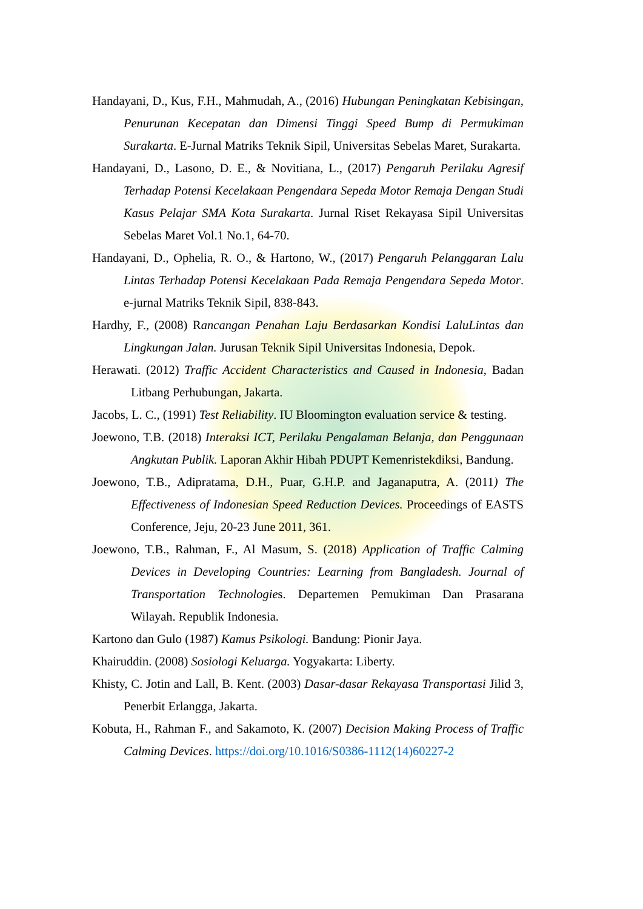Handayani, D., Kus, F.H., Mahmudah, A., (2016) Hubungan Peningkatan Kebisingan, Penurunan Kecepatan dan Dimensi Tinggi Speed Bump di Permukiman Surakarta. E-Jurnal Matriks Teknik Sipil, Universitas Sebelas Maret, Surakarta.
Handayani, D., Lasono, D. E., & Novitiana, L., (2017) Pengaruh Perilaku Agresif Terhadap Potensi Kecelakaan Pengendara Sepeda Motor Remaja Dengan Studi Kasus Pelajar SMA Kota Surakarta. Jurnal Riset Rekayasa Sipil Universitas Sebelas Maret Vol.1 No.1, 64-70.
Handayani, D., Ophelia, R. O., & Hartono, W., (2017) Pengaruh Pelanggaran Lalu Lintas Terhadap Potensi Kecelakaan Pada Remaja Pengendara Sepeda Motor. e-jurnal Matriks Teknik Sipil, 838-843.
Hardhy, F., (2008) Rancangan Penahan Laju Berdasarkan Kondisi LaluLintas dan Lingkungan Jalan. Jurusan Teknik Sipil Universitas Indonesia, Depok.
Herawati. (2012) Traffic Accident Characteristics and Caused in Indonesia, Badan Litbang Perhubungan, Jakarta.
Jacobs, L. C., (1991) Test Reliability. IU Bloomington evaluation service & testing.
Joewono, T.B. (2018) Interaksi ICT, Perilaku Pengalaman Belanja, dan Penggunaan Angkutan Publik. Laporan Akhir Hibah PDUPT Kemenristekdiksi, Bandung.
Joewono, T.B., Adipratama, D.H., Puar, G.H.P. and Jaganaputra, A. (2011) The Effectiveness of Indonesian Speed Reduction Devices. Proceedings of EASTS Conference, Jeju, 20-23 June 2011, 361.
Joewono, T.B., Rahman, F., Al Masum, S. (2018) Application of Traffic Calming Devices in Developing Countries: Learning from Bangladesh. Journal of Transportation Technologies. Departemen Pemukiman Dan Prasarana Wilayah. Republik Indonesia.
Kartono dan Gulo (1987) Kamus Psikologi. Bandung: Pionir Jaya.
Khairuddin. (2008) Sosiologi Keluarga. Yogyakarta: Liberty.
Khisty, C. Jotin and Lall, B. Kent. (2003) Dasar-dasar Rekayasa Transportasi Jilid 3, Penerbit Erlangga, Jakarta.
Kobuta, H., Rahman F., and Sakamoto, K. (2007) Decision Making Process of Traffic Calming Devices. https://doi.org/10.1016/S0386-1112(14)60227-2